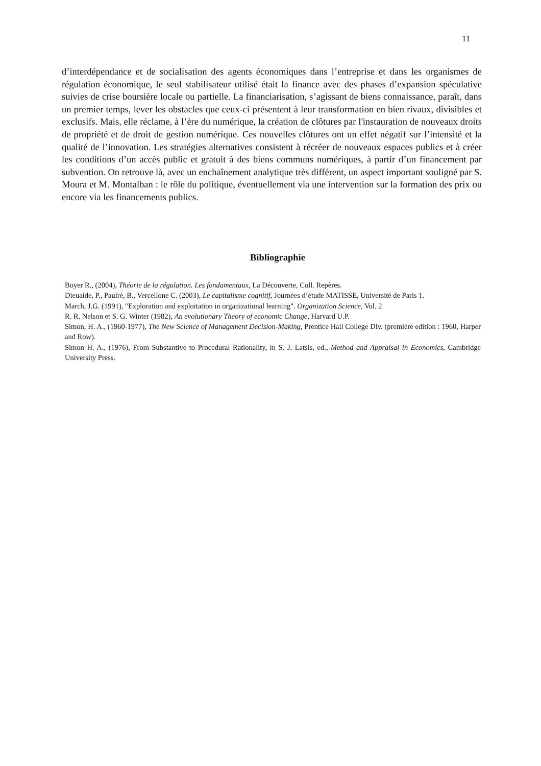11
d’interdépendance et de socialisation des agents économiques dans l’entreprise et dans les organismes de régulation économique, le seul stabilisateur utilisé était la finance avec des phases d’expansion spéculative suivies de crise boursière locale ou partielle. La financiarisation, s’agissant de biens connaissance, paraît, dans un premier temps, lever les obstacles que ceux-ci présentent à leur transformation en bien rivaux, divisibles et exclusifs. Mais, elle réclame, à l’ère du numérique, la création de clôtures par l'instauration de nouveaux droits de propriété et de droit de gestion numérique. Ces nouvelles clôtures ont un effet négatif sur l’intensité et la qualité de l’innovation. Les stratégies alternatives consistent à récréer de nouveaux espaces publics et à créer les conditions d’un accès public et gratuit à des biens communs numériques, à partir d’un financement par subvention. On retrouve là, avec un enchaînement analytique très différent, un aspect important souligné par S. Moura et M. Montalban : le rôle du politique, éventuellement via une intervention sur la formation des prix ou encore via les financements publics.
Bibliographie
Boyer R., (2004), Théorie de la régulation. Les fondamentaux, La Découverte, Coll. Repères.
Dieuaide, P., Paulré, B., Vercellone C. (2003), Le capitalisme cognitif, Journées d’étude MATISSE, Université de Paris 1.
March, J.G. (1991), "Exploration and exploitation in organizational learning". Organization Science, Vol. 2
R. R. Nelson et S. G. Winter (1982), An evolutionary Theory of economic Change, Harvard U.P.
Simon, H. A., (1960-1977), The New Science of Management Decision-Making, Prentice Hall College Div. (première edition : 1960, Harper and Row).
Simon H. A., (1976), From Substantive to Procedural Rationality, in S. J. Latsis, ed., Method and Appraisal in Economics, Cambridge University Press.